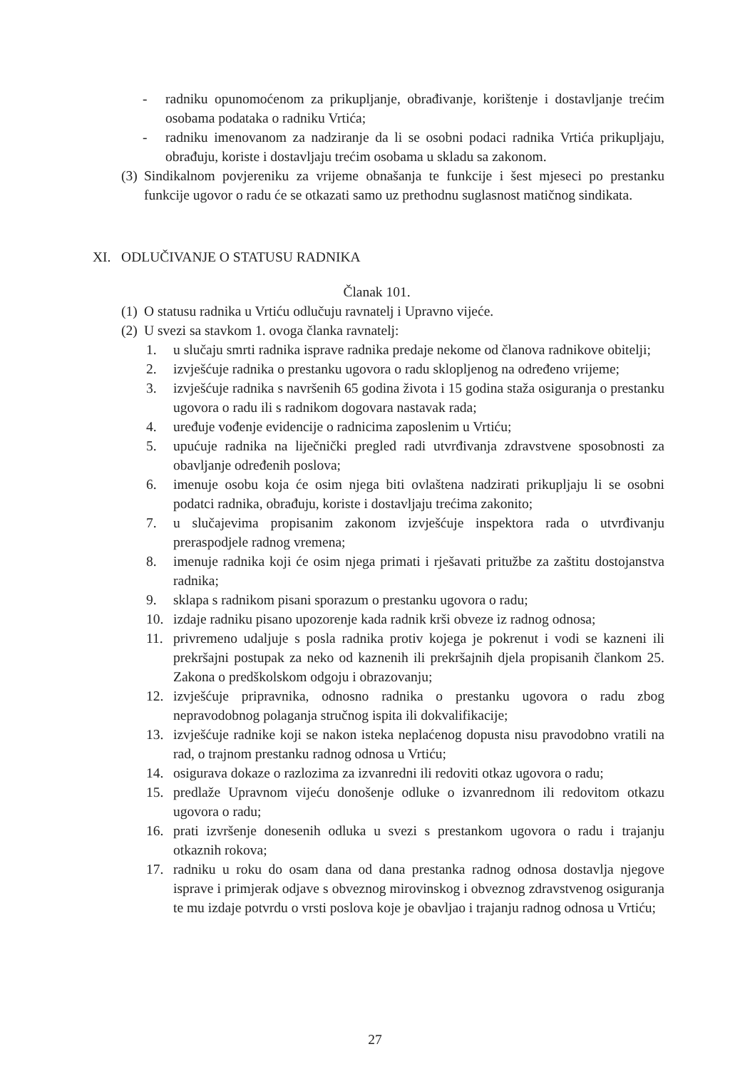- radniku opunomoćenom za prikupljanje, obrađivanje, korištenje i dostavljanje trećim osobama podataka o radniku Vrtića;
- radniku imenovanom za nadziranje da li se osobni podaci radnika Vrtića prikupljaju, obrađuju, koriste i dostavljaju trećim osobama u skladu sa zakonom.
(3) Sindikalnom povjereniku za vrijeme obnašanja te funkcije i šest mjeseci po prestanku funkcije ugovor o radu će se otkazati samo uz prethodnu suglasnost matičnog sindikata.
XI. ODLUČIVANJE O STATUSU RADNIKA
Članak 101.
(1) O statusu radnika u Vrtiću odlučuju ravnatelj i Upravno vijeće.
(2) U svezi sa stavkom 1. ovoga članka ravnatelj:
1. u slučaju smrti radnika isprave radnika predaje nekome od članova radnikove obitelji;
2. izvješćuje radnika o prestanku ugovora o radu sklopljenog na određeno vrijeme;
3. izvješćuje radnika s navršenih 65 godina života i 15 godina staža osiguranja o prestanku ugovora o radu ili s radnikom dogovara nastavak rada;
4. uređuje vođenje evidencije o radnicima zaposlenim u Vrtiću;
5. upućuje radnika na liječnički pregled radi utvrđivanja zdravstvene sposobnosti za obavljanje određenih poslova;
6. imenuje osobu koja će osim njega biti ovlaštena nadzirati prikupljaju li se osobni podatci radnika, obrađuju, koriste i dostavljaju trećima zakonito;
7. u slučajevima propisanim zakonom izvješćuje inspektora rada o utvrđivanju preraspodjele radnog vremena;
8. imenuje radnika koji će osim njega primati i rješavati pritužbe za zaštitu dostojanstva radnika;
9. sklapa s radnikom pisani sporazum o prestanku ugovora o radu;
10. izdaje radniku pisano upozorenje kada radnik krši obveze iz radnog odnosa;
11. privremeno udaljuje s posla radnika protiv kojega je pokrenut i vodi se kazneni ili prekršajni postupak za neko od kaznenih ili prekršajnih djela propisanih člankom 25. Zakona o predškolskom odgoju i obrazovanju;
12. izvješćuje pripravnika, odnosno radnika o prestanku ugovora o radu zbog nepravodobnog polaganja stručnog ispita ili dokvalifikacije;
13. izvješćuje radnike koji se nakon isteka neplaćenog dopusta nisu pravodobno vratili na rad, o trajnom prestanku radnog odnosa u Vrtiću;
14. osigurava dokaze o razlozima za izvanredni ili redoviti otkaz ugovora o radu;
15. predlaže Upravnom vijeću donošenje odluke o izvanrednom ili redovitom otkazu ugovora o radu;
16. prati izvršenje donesenih odluka u svezi s prestankom ugovora o radu i trajanju otkaznih rokova;
17. radniku u roku do osam dana od dana prestanka radnog odnosa dostavlja njegove isprave i primjerak odjave s obveznog mirovinskog i obveznog zdravstvenog osiguranja te mu izdaje potvrdu o vrsti poslova koje je obavljao i trajanju radnog odnosa u Vrtiću;
27